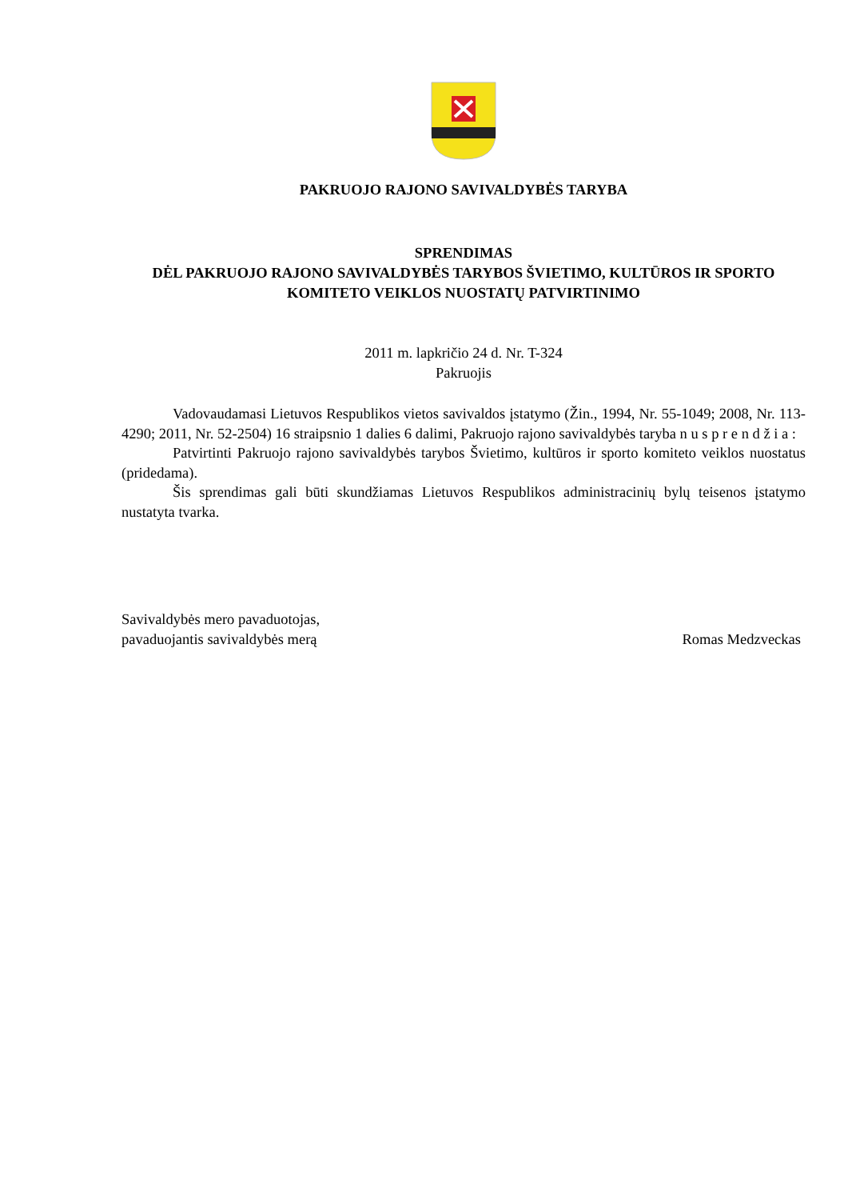PAKRUOJO RAJONO SAVIVALDYBĖS TARYBA
SPRENDIMAS
DĖL PAKRUOJO RAJONO SAVIVALDYBĖS TARYBOS ŠVIETIMO, KULTŪROS IR SPORTO KOMITETO VEIKLOS NUOSTATŲ PATVIRTINIMO
2011 m. lapkričio 24 d. Nr. T-324
Pakruojis
Vadovaudamasi Lietuvos Respublikos vietos savivaldos įstatymo (Žin., 1994, Nr. 55-1049; 2008, Nr. 113-4290; 2011, Nr. 52-2504) 16 straipsnio 1 dalies 6 dalimi, Pakruojo rajono savivaldybės taryba n u s p r e n d ž i a :
Patvirtinti Pakruojo rajono savivaldybės tarybos Švietimo, kultūros ir sporto komiteto veiklos nuostatus (pridedama).
Šis sprendimas gali būti skundžiamas Lietuvos Respublikos administracinių bylų teisenos įstatymo nustatyta tvarka.
Savivaldybės mero pavaduotojas,
pavaduojantis savivaldybės merą
Romas Medzveckas